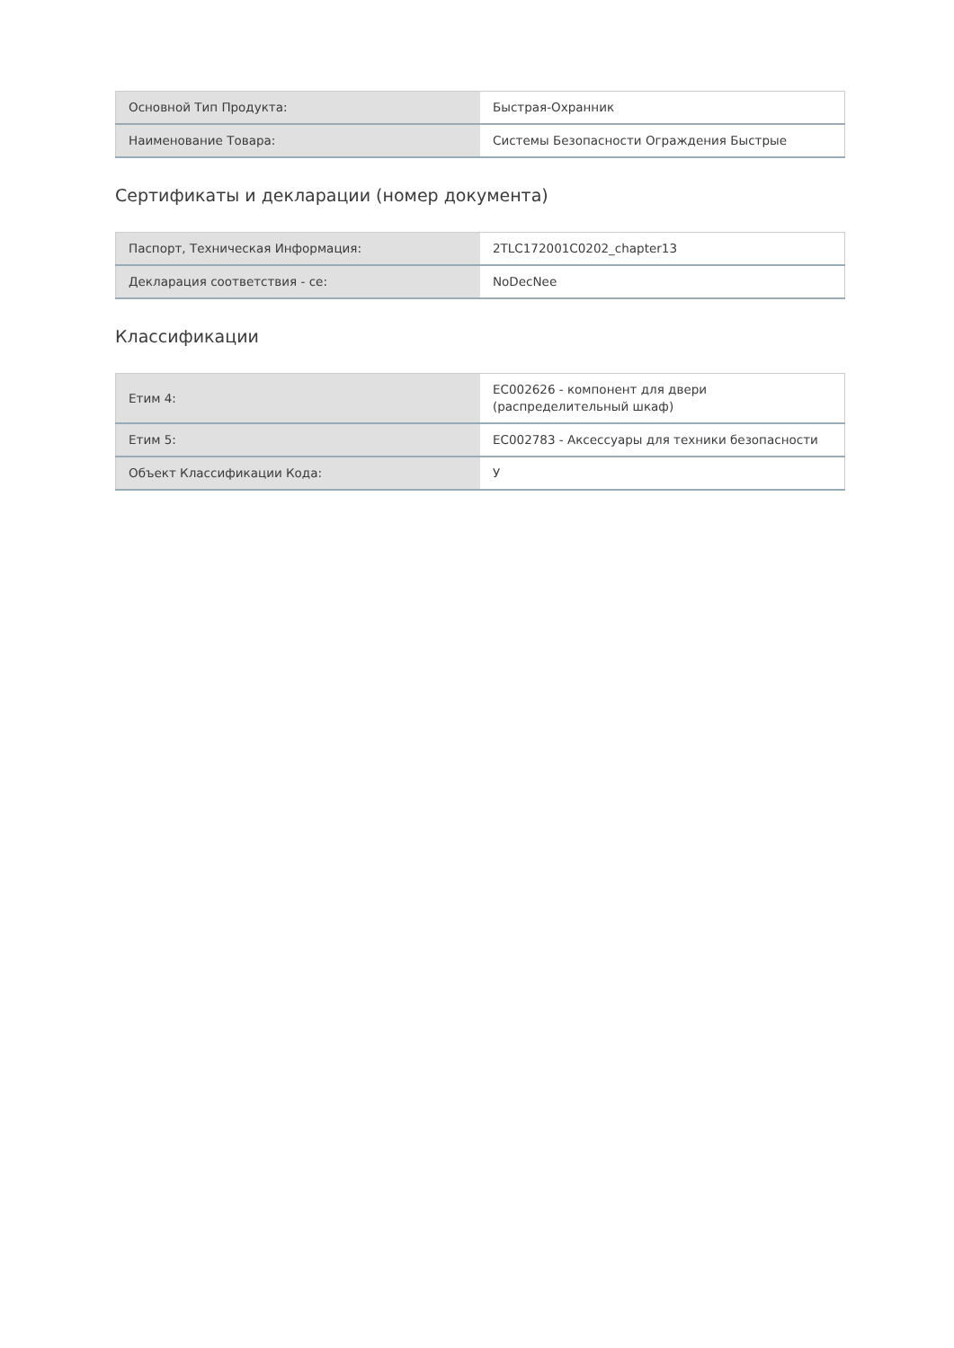| Основной Тип Продукта: | Быстрая-Охранник |
| Наименование Товара: | Системы Безопасности Ограждения Быстрые |
Сертификаты и декларации (номер документа)
| Паспорт, Техническая Информация: | 2TLC172001C0202_chapter13 |
| Декларация соответствия - се: | NoDecNee |
Классификации
| Етим 4: | EC002626 - компонент для двери (распределительный шкаф) |
| Етим 5: | EC002783 - Аксессуары для техники безопасности |
| Объект Классификации Кода: | У |